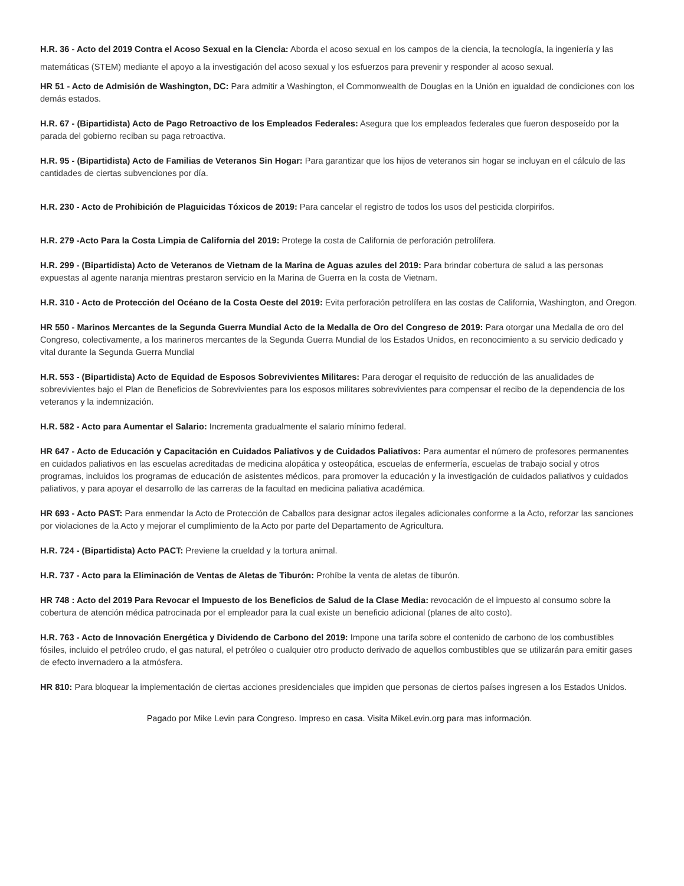H.R. 36 - Acto del 2019 Contra el Acoso Sexual en la Ciencia: Aborda el acoso sexual en los campos de la ciencia, la tecnología, la ingeniería y las matemáticas (STEM) mediante el apoyo a la investigación del acoso sexual y los esfuerzos para prevenir y responder al acoso sexual.
HR 51 - Acto de Admisión de Washington, DC: Para admitir a Washington, el Commonwealth de Douglas en la Unión en igualdad de condiciones con los demás estados.
H.R. 67 - (Bipartidista) Acto de Pago Retroactivo de los Empleados Federales: Asegura que los empleados federales que fueron desposeído por la parada del gobierno reciban su paga retroactiva.
H.R. 95 - (Bipartidista) Acto de Familias de Veteranos Sin Hogar: Para garantizar que los hijos de veteranos sin hogar se incluyan en el cálculo de las cantidades de ciertas subvenciones por día.
H.R. 230 - Acto de Prohibición de Plaguicidas Tóxicos de 2019: Para cancelar el registro de todos los usos del pesticida clorpirifos.
H.R. 279 -Acto Para la Costa Limpia de California del 2019: Protege la costa de California de perforación petrolífera.
H.R. 299 - (Bipartidista) Acto de Veteranos de Vietnam de la Marina de Aguas azules del 2019: Para brindar cobertura de salud a las personas expuestas al agente naranja mientras prestaron servicio en la Marina de Guerra en la costa de Vietnam.
H.R. 310 - Acto de Protección del Océano de la Costa Oeste del 2019: Evita perforación petrolífera en las costas de California, Washington, and Oregon.
HR 550 - Marinos Mercantes de la Segunda Guerra Mundial Acto de la Medalla de Oro del Congreso de 2019: Para otorgar una Medalla de oro del Congreso, colectivamente, a los marineros mercantes de la Segunda Guerra Mundial de los Estados Unidos, en reconocimiento a su servicio dedicado y vital durante la Segunda Guerra Mundial
H.R. 553 - (Bipartidista) Acto de Equidad de Esposos Sobrevivientes Militares: Para derogar el requisito de reducción de las anualidades de sobrevivientes bajo el Plan de Beneficios de Sobrevivientes para los esposos militares sobrevivientes para compensar el recibo de la dependencia de los veteranos y la indemnización.
H.R. 582 - Acto para Aumentar el Salario: Incrementa gradualmente el salario mínimo federal.
HR 647 - Acto de Educación y Capacitación en Cuidados Paliativos y de Cuidados Paliativos: Para aumentar el número de profesores permanentes en cuidados paliativos en las escuelas acreditadas de medicina alopática y osteopática, escuelas de enfermería, escuelas de trabajo social y otros programas, incluidos los programas de educación de asistentes médicos, para promover la educación y la investigación de cuidados paliativos y cuidados paliativos, y para apoyar el desarrollo de las carreras de la facultad en medicina paliativa académica.
HR 693 - Acto PAST: Para enmendar la Acto de Protección de Caballos para designar actos ilegales adicionales conforme a la Acto, reforzar las sanciones por violaciones de la Acto y mejorar el cumplimiento de la Acto por parte del Departamento de Agricultura.
H.R. 724 - (Bipartidista) Acto PACT: Previene la crueldad y la tortura animal.
H.R. 737 - Acto para la Eliminación de Ventas de Aletas de Tiburón: Prohíbe la venta de aletas de tiburón.
HR 748 : Acto del 2019 Para Revocar el Impuesto de los Beneficios de Salud de la Clase Media: revocación de el impuesto al consumo sobre la cobertura de atención médica patrocinada por el empleador para la cual existe un beneficio adicional (planes de alto costo).
H.R. 763 - Acto de Innovación Energética y Dividendo de Carbono del 2019: Impone una tarifa sobre el contenido de carbono de los combustibles fósiles, incluido el petróleo crudo, el gas natural, el petróleo o cualquier otro producto derivado de aquellos combustibles que se utilizarán para emitir gases de efecto invernadero a la atmósfera.
HR 810: Para bloquear la implementación de ciertas acciones presidenciales que impiden que personas de ciertos países ingresen a los Estados Unidos.
Pagado por Mike Levin para Congreso. Impreso en casa. Visita MikeLevin.org para mas información.